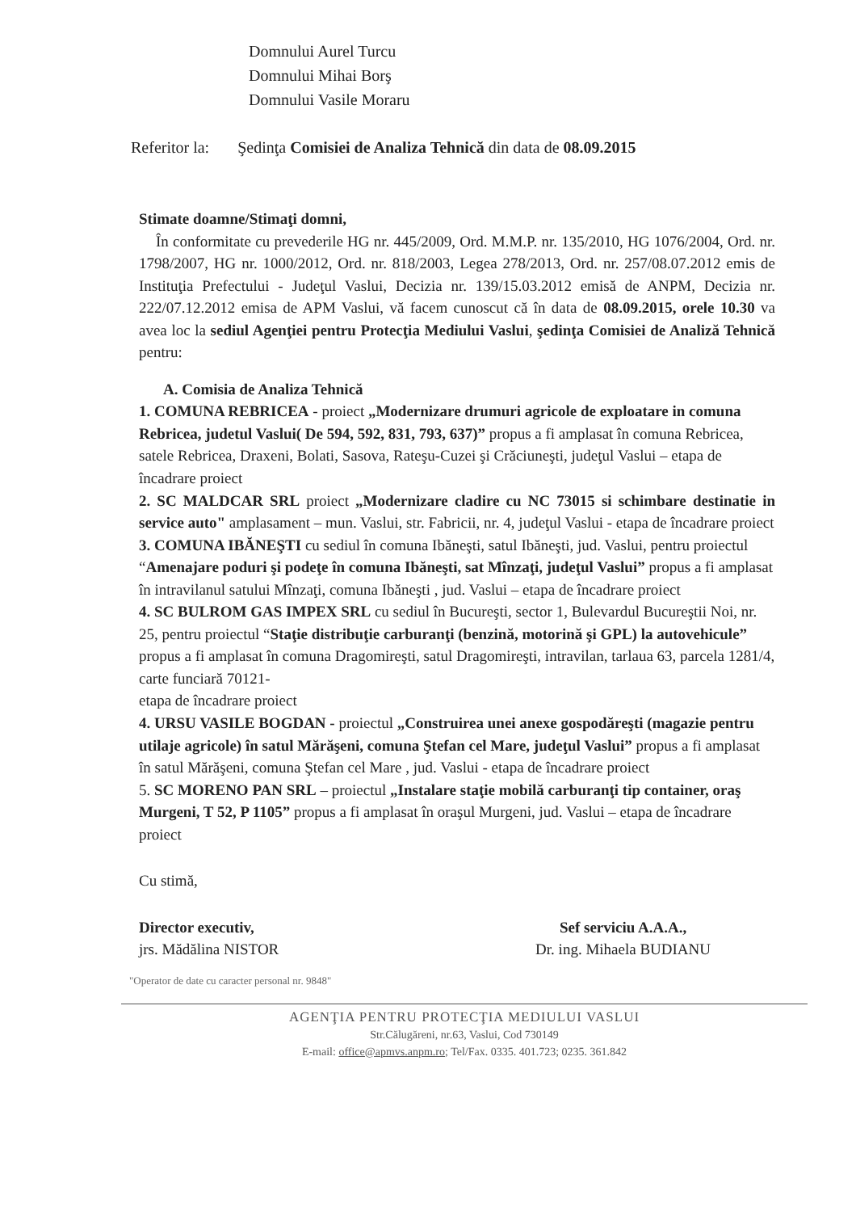Domnului Aurel Turcu
Domnului Mihai Borş
Domnului Vasile Moraru
Referitor la: Şedinţa Comisiei de Analiza Tehnică din data de 08.09.2015
Stimate doamne/Stimaţi domni,
În conformitate cu prevederile HG nr. 445/2009, Ord. M.M.P. nr. 135/2010, HG 1076/2004, Ord. nr. 1798/2007, HG nr. 1000/2012, Ord. nr. 818/2003, Legea 278/2013, Ord. nr. 257/08.07.2012 emis de Instituţia Prefectului - Judeţul Vaslui, Decizia nr. 139/15.03.2012 emisă de ANPM, Decizia nr. 222/07.12.2012 emisa de APM Vaslui, vă facem cunoscut că în data de 08.09.2015, orele 10.30 va avea loc la sediul Agenţiei pentru Protecţia Mediului Vaslui, şedinţa Comisiei de Analiză Tehnică pentru:
A. Comisia de Analiza Tehnică
1. COMUNA REBRICEA - proiect „Modernizare drumuri agricole de exploatare in comuna Rebricea, judetul Vaslui( De 594, 592, 831, 793, 637)” propus a fi amplasat în comuna Rebricea, satele Rebricea, Draxeni, Bolati, Sasova, Rateşu-Cuzei şi Crăciuneşti, judeţul Vaslui – etapa de încadrare proiect
2. SC MALDCAR SRL proiect „Modernizare cladire cu NC 73015 si schimbare destinatie in service auto" amplasament – mun. Vaslui, str. Fabricii, nr. 4, judeţul Vaslui - etapa de încadrare proiect
3. COMUNA IBĂNEŞTI cu sediul în comuna Ibăneşti, satul Ibăneşti, jud. Vaslui, pentru proiectul “Amenajare poduri şi podeţe în comuna Ibăneşti, sat Mînzaţi, judeţul Vaslui” propus a fi amplasat în intravilanul satului Mînzaţi, comuna Ibăneşti , jud. Vaslui – etapa de încadrare proiect
4. SC BULROM GAS IMPEX SRL cu sediul în Bucureşti, sector 1, Bulevardul Bucureştii Noi, nr. 25, pentru proiectul “Staţie distribuţie carburanţi (benzină, motorină şi GPL) la autovehicule” propus a fi amplasat în comuna Dragomireşti, satul Dragomireşti, intravilan, tarlaua 63, parcela 1281/4, carte funciară 70121-
etapa de încadrare proiect
4. URSU VASILE BOGDAN - proiectul „Construirea unei anexe gospodăreşti (magazie pentru utilaje agricole) în satul Mărăşeni, comuna Ştefan cel Mare, judeţul Vaslui” propus a fi amplasat în satul Mărăşeni, comuna Ştefan cel Mare , jud. Vaslui - etapa de încadrare proiect
5. SC MORENO PAN SRL – proiectul „Instalare staţie mobilă carburanţi tip container, oraş Murgeni, T 52, P 1105” propus a fi amplasat în oraşul Murgeni, jud. Vaslui – etapa de încadrare proiect
Cu stimă,
Director executiv,
jrs. Mădălina NISTOR
Sef serviciu A.A.A.,
Dr. ing. Mihaela BUDIANU
"Operator de date cu caracter personal nr. 9848"
AGENŢIA PENTRU PROTECŢIA MEDIULUI VASLUI
Str.Călugăreni, nr.63, Vaslui, Cod 730149
E-mail: office@apmvs.anpm.ro; Tel/Fax. 0335. 401.723; 0235. 361.842